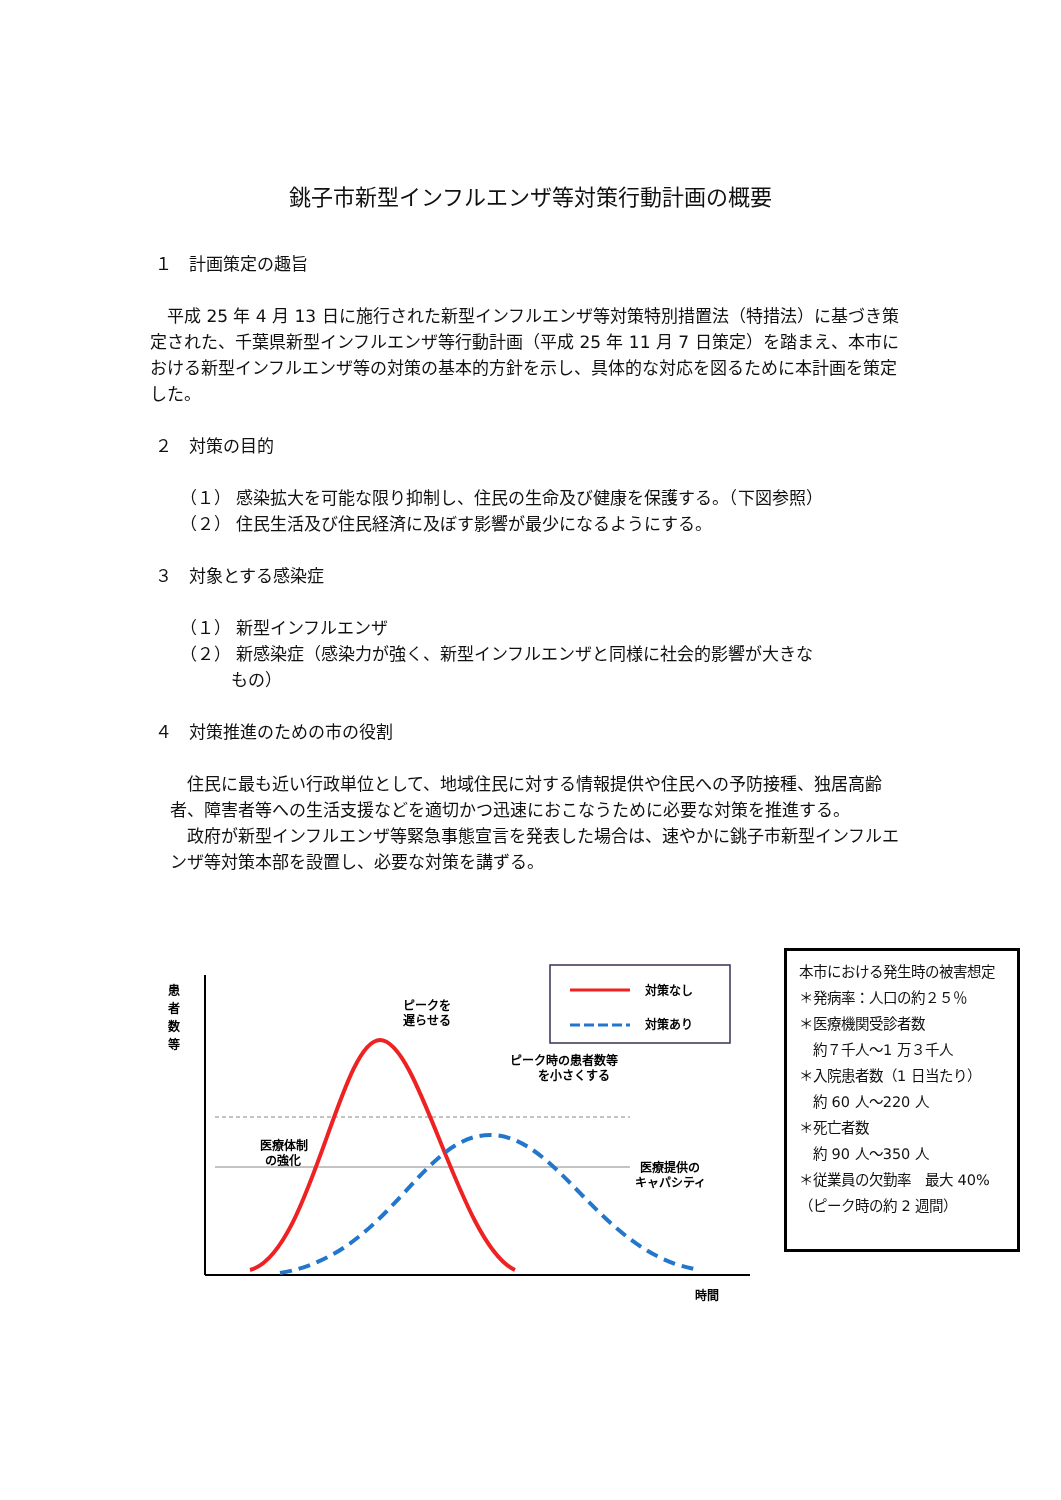銚子市新型インフルエンザ等対策行動計画の概要
１　計画策定の趣旨
　平成 25 年 4 月 13 日に施行された新型インフルエンザ等対策特別措置法（特措法）に基づき策定された、千葉県新型インフルエンザ等行動計画（平成 25 年 11 月 7 日策定）を踏まえ、本市における新型インフルエンザ等の対策の基本的方針を示し、具体的な対応を図るために本計画を策定した。
２　対策の目的
（１） 感染拡大を可能な限り抑制し、住民の生命及び健康を保護する。（下図参照）
（２） 住民生活及び住民経済に及ぼす影響が最少になるようにする。
３　対象とする感染症
（１） 新型インフルエンザ
（２） 新感染症（感染力が強く、新型インフルエンザと同様に社会的影響が大きな
　　　もの）
４　対策推進のための市の役割
　住民に最も近い行政単位として、地域住民に対する情報提供や住民への予防接種、独居高齢者、障害者等への生活支援などを適切かつ迅速におこなうために必要な対策を推進する。
　政府が新型インフルエンザ等緊急事態宣言を発表した場合は、速やかに銚子市新型インフルエンザ等対策本部を設置し、必要な対策を講ずる。
患
者
数
等
対策なし
対策あり
ピークを
遅らせる
ピーク時の患者数等
を小さくする
医療体制
の強化
医療提供の
キャパシティ
時間
本市における発生時の被害想定
＊発病率：人口の約２５％
＊医療機関受診者数
　約７千人～1 万３千人
＊入院患者数（1 日当たり）
　約 60 人～220 人
＊死亡者数
　約 90 人～350 人
＊従業員の欠勤率　最大 40%（ピーク時の約 2 週間）